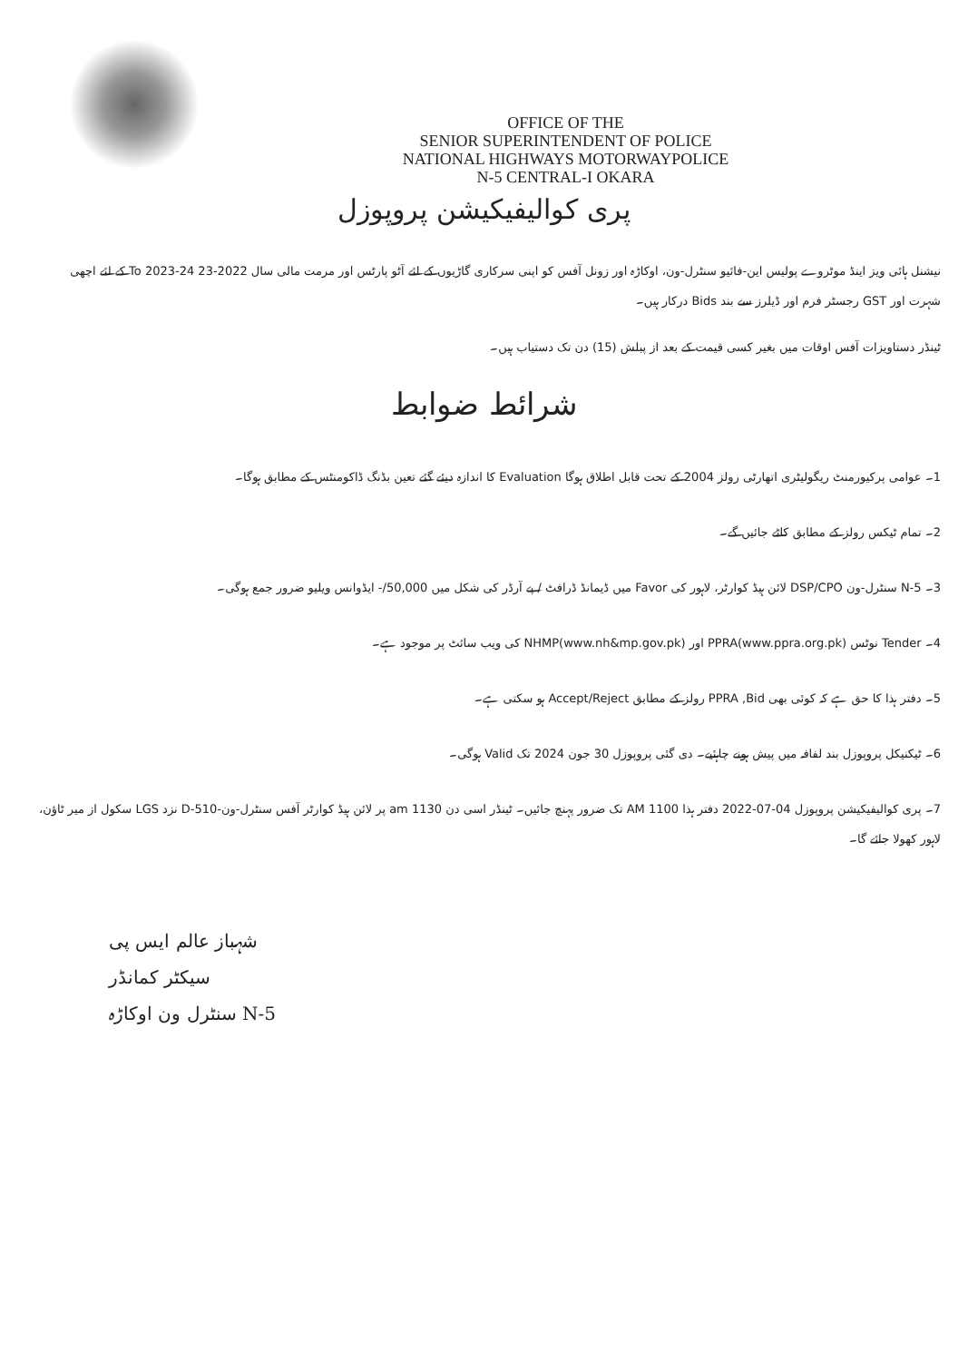OFFICE OF THE
SENIOR SUPERINTENDENT OF POLICE
NATIONAL HIGHWAYS MOTORWAYPOLICE
N-5 CENTRAL-I OKARA
پری کوالیفیکیشن پروپوزل
نیشنل ہائی ویز اینڈ موٹروے پولیس این-فائیو سنٹرل-ون، اوکاڑہ اور زونل آفس کو اپنی سرکاری گاڑیوں کے لئے آٹو پارٹس اور مرمت مالی سال 2022-23 To 2023-24 کے لئے اچھی شہرت اور GST رجسٹر فرم اور ڈیلرز سے بند Bids درکار ہیں۔
ٹینڈر دستاویزات آفس اوقات میں بغیر کسی قیمت کے بعد از پبلش (15) دن تک دستیاب ہیں۔
شرائط ضوابط
1۔ عوامی پرکیورمنٹ ریگولیٹری اتھارٹی رولز 2004 کے تحت قابل اطلاق ہوگا Evaluation کا اندازہ دیئے گئے تعین بڈنگ ڈاکومنٹس کے مطابق ہوگا۔
2۔ تمام ٹیکس رولز کے مطابق کاٹے جائیں گے۔
3۔ N-5 سنٹرل-ون DSP/CPO لائن ہیڈ کوارٹر، لاہور کی Favor میں ڈیمانڈ ڈرافٹ / پے آرڈر کی شکل میں 50,000/- ایڈوانس ویلیو ضرور جمع ہوگی۔
4۔ Tender نوٹس PPRA(www.ppra.org.pk) اور NHMP(www.nh&mp.gov.pk) کی ویب سائٹ پر موجود ہے۔
5۔ دفتر ہذا کا حق ہے کہ کوئی بھی PPRA ,Bid رولز کے مطابق Accept/Reject ہو سکتی ہے۔
6۔ ٹیکنیکل پروپوزل بند لفافہ میں پیش ہونے چاہئیے۔ دی گئی پروپوزل 30 جون 2024 تک Valid ہوگی۔
7۔ پری کوالیفیکیشن پروپوزل 04-07-2022 دفتر ہذا 1100 AM تک ضرور پہنچ جائیں۔ ٹینڈر اسی دن 1130 am پر لائن ہیڈ کوارٹر آفس سنٹرل-ون-D-510 نزد LGS سکول از میر ٹاؤن، لاہور کھولا جائے گا۔
شہباز عالم ایس پی
سیکٹر کمانڈر
N-5 سنٹرل ون اوکاڑہ